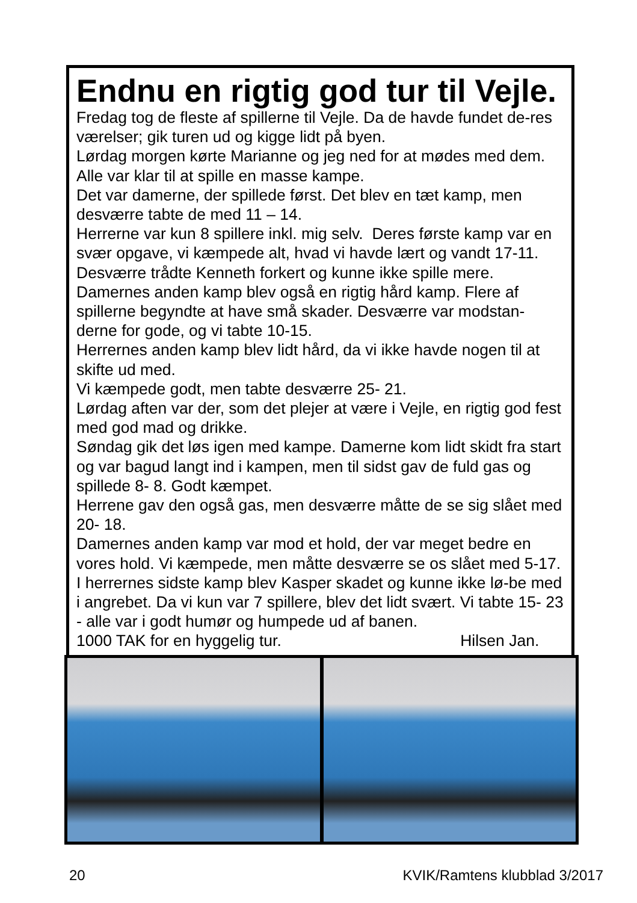Endnu en rigtig god tur til Vejle.
Fredag tog de fleste af spillerne til Vejle. Da de havde fundet de-res værelser; gik turen ud og kigge lidt på byen.
Lørdag morgen kørte Marianne og jeg ned for at mødes med dem. Alle var klar til at spille en masse kampe.
Det var damerne, der spillede først. Det blev en tæt kamp, men desværre tabte de med 11 – 14.
Herrerne var kun 8 spillere inkl. mig selv. Deres første kamp var en svær opgave, vi kæmpede alt, hvad vi havde lært og vandt 17-11. Desværre trådte Kenneth forkert og kunne ikke spille mere.
Damernes anden kamp blev også en rigtig hård kamp. Flere af spillerne begyndte at have små skader. Desværre var modstan-derne for gode, og vi tabte 10-15.
Herrernes anden kamp blev lidt hård, da vi ikke havde nogen til at skifte ud med.
Vi kæmpede godt, men tabte desværre 25- 21.
Lørdag aften var der, som det plejer at være i Vejle, en rigtig god fest med god mad og drikke.
Søndag gik det løs igen med kampe. Damerne kom lidt skidt fra start og var bagud langt ind i kampen, men til sidst gav de fuld gas og spillede 8- 8. Godt kæmpet.
Herrene gav den også gas, men desværre måtte de se sig slået med 20- 18.
Damernes anden kamp var mod et hold, der var meget bedre en vores hold. Vi kæmpede, men måtte desværre se os slået med 5-17. I herrernes sidste kamp blev Kasper skadet og kunne ikke lø-be med i angrebet. Da vi kun var 7 spillere, blev det lidt svært. Vi tabte 15- 23 - alle var i godt humør og humpede ud af banen.
1000 TAK for en hyggelig tur. Hilsen Jan.
20 KVIK/Ramtens klubblad 3/2017